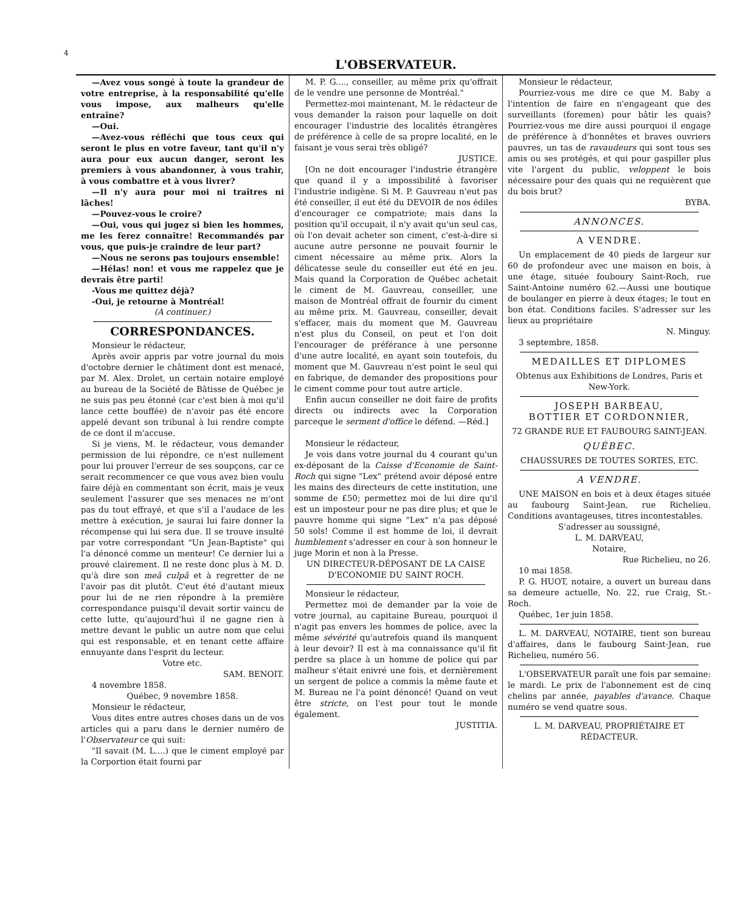4
L'OBSERVATEUR.
—Avez vous songé à toute la grandeur de votre entreprise, à la responsabilité qu'elle vous impose, aux malheurs qu'elle entraîne?
—Oui.
—Avez-vous réfléchi que tous ceux qui seront le plus en votre faveur, tant qu'il n'y aura pour eux aucun danger, seront les premiers à vous abandonner, à vous trahir, à vous combattre et à vous livrer?
—Il n'y aura pour moi ni traîtres ni lâches!
—Pouvez-vous le croire?
—Oui, vous qui jugez si bien les hommes, me les ferez connaître! Recommandés par vous, que puis-je craindre de leur part?
—Nous ne serons pas toujours ensemble!
—Hélas! non! et vous me rappelez que je devrais être parti!
-Vous me quittez déjà?
-Oui, je retourne à Montréal!
(A continuer.)
CORRESPONDANCES.
Monsieur le rédacteur,
Après avoir appris par votre journal du mois d'octobre dernier le châtiment dont est menacé, par M. Alex. Drolet, un certain notaire employé au bureau de la Société de Bâtisse de Québec je ne suis pas peu étonné (car c'est bien à moi qu'il lance cette bouffée) de n'avoir pas été encore appelé devant son tribunal à lui rendre compte de ce dont il m'accuse.
Si je viens, M. le rédacteur, vous demander permission de lui répondre, ce n'est nullement pour lui prouver l'erreur de ses soupçons, car ce serait recommencer ce que vous avez bien voulu faire déjà en commentant son écrit, mais je veux seulement l'assurer que ses menaces ne m'ont pas du tout effrayé, et que s'il a l'audace de les mettre à exécution, je saurai lui faire donner la récompense qui lui sera due. Il se trouve insulté par votre correspondant "Un Jean-Baptiste" qui l'a dénoncé comme un menteur! Ce dernier lui a prouvé clairement. Il ne reste donc plus à M. D. qu'à dire son meâ culpâ et à regretter de ne l'avoir pas dit plutôt. C'eut été d'autant mieux pour lui de ne rien répondre à la première correspondance puisqu'il devait sortir vaincu de cette lutte, qu'aujourd'hui il ne gagne rien à mettre devant le public un autre nom que celui qui est responsable, et en tenant cette affaire ennuyante dans l'esprit du lecteur.
Votre etc.
SAM. BENOIT.
4 novembre 1858.
Québec, 9 novembre 1858.
Monsieur le rédacteur,
Vous dites entre autres choses dans un de vos articles qui a paru dans le dernier numéro de l'Observateur ce qui suit:
"Il savait (M. L....) que le ciment employé par la Corportion était fourni par
M. P. G...., conseiller, au même prix qu'offrait de le vendre une personne de Montréal."
Permettez-moi maintenant, M. le rédacteur de vous demander la raison pour laquelle on doit encourager l'industrie des localités étrangères de préférence à celle de sa propre localité, en le faisant je vous serai très obligé?
JUSTICE.
[On ne doit encourager l'industrie étrangère que quand il y a impossibilité à favoriser l'industrie indigène. Si M. P. Gauvreau n'eut pas été conseiller, il eut été du DEVOIR de nos édiles d'encourager ce compatriote; mais dans la position qu'il occupait, il n'y avait qu'un seul cas, où l'on devait acheter son ciment, c'est-à-dire si aucune autre personne ne pouvait fournir le ciment nécessaire au même prix. Alors la délicatesse seule du conseiller eut été en jeu. Mais quand la Corporation de Québec achetait le ciment de M. Gauvreau, conseiller, une maison de Montréal offrait de fournir du ciment au même prix. M. Gauvreau, conseiller, devait s'effacer, mais du moment que M. Gauvreau n'est plus du Conseil, on peut et l'on doit l'encourager de préférance à une personne d'une autre localité, en ayant soin toutefois, du moment que M. Gauvreau n'est point le seul qui en fabrique, de demander des propositions pour le ciment comme pour tout autre article.
Enfin aucun conseiller ne doit faire de profits directs ou indirects avec la Corporation parceque le serment d'office le défend. —Réd.]
Monsieur le rédacteur,
Je vois dans votre journal du 4 courant qu'un ex-déposant de la Caisse d'Economie de Saint-Roch qui signe "Lex" prétend avoir déposé entre les mains des directeurs de cette institution, une somme de £50; permettez moi de lui dire qu'il est un imposteur pour ne pas dire plus; et que le pauvre homme qui signe "Lex" n'a pas déposé 50 sols! Comme il est homme de loi, il devrait humblement s'adresser en cour à son honneur le juge Morin et non à la Presse.
UN DIRECTEUR-DÉPOSANT DE LA CAISE D'ECONOMIE DU SAINT ROCH.
Monsieur le rédacteur,
Permettez moi de demander par la voie de votre journal, au capitaine Bureau, pourquoi il n'agit pas envers les hommes de police, avec la même sévérité qu'autrefois quand ils manquent à leur devoir? Il est à ma connaissance qu'il fit perdre sa place à un homme de police qui par malheur s'était enivré une fois, et dernièrement un sergent de police a commis la même faute et M. Bureau ne l'a point dénoncé! Quand on veut être stricte, on l'est pour tout le monde également.
JUSTITIA.
Monsieur le rédacteur,
Pourriez-vous me dire ce que M. Baby a l'intention de faire en n'engageant que des surveillants (foremen) pour bâtir les quais? Pourriez-vous me dire aussi pourquoi il engage de préférence à d'honnêtes et braves ouvriers pauvres, un tas de ravaudeurs qui sont tous ses amis ou ses protégés, et qui pour gaspiller plus vite l'argent du public, veloppent le bois nécessaire pour des quais qui ne requièrent que du bois brut?
BYBA.
ANNONCES.
A VENDRE.
Un emplacement de 40 pieds de largeur sur 60 de profondeur avec une maison en bois, à une étage, située fouboury Saint-Roch, rue Saint-Antoine numéro 62.—Aussi une boutique de boulanger en pierre à deux étages; le tout en bon état. Conditions faciles. S'adresser sur les lieux au propriétaire
N. Minguy.
3 septembre, 1858.
MEDAILLES ET DIPLOMES
Obtenus aux Exhibitions de Londres, Paris et New-York.
JOSEPH BARBEAU,
BOTTIER ET CORDONNIER,
72 GRANDE RUE ET FAUBOURG SAINT-JEAN.
QUÉBEC.
CHAUSSURES DE TOUTES SORTES, ETC.
A VENDRE.
UNE MAISON en bois et à deux étages située au faubourg Saint-Jean, rue Richelieu. Conditions avantageuses, titres incontestables.
S'adresser au soussigné,
L. M. DARVEAU,
Notaire,
Rue Richelieu, no 26.
10 mai 1858.
P. G. HUOT, notaire, a ouvert un bureau dans sa demeure actuelle, No. 22, rue Craig, St.-Roch.
Québec, 1er juin 1858.
L. M. DARVEAU, NOTAIRE, tient son bureau d'affaires, dans le faubourg Saint-Jean, rue Richelieu, numéro 56.
L'OBSERVATEUR paraît une fois par semaine: le mardi. Le prix de l'abonnement est de cinq chelins par année, payables d'avance. Chaque numéro se vend quatre sous.
L. M. DARVEAU, PROPRIÉTAIRE ET RÉDACTEUR.